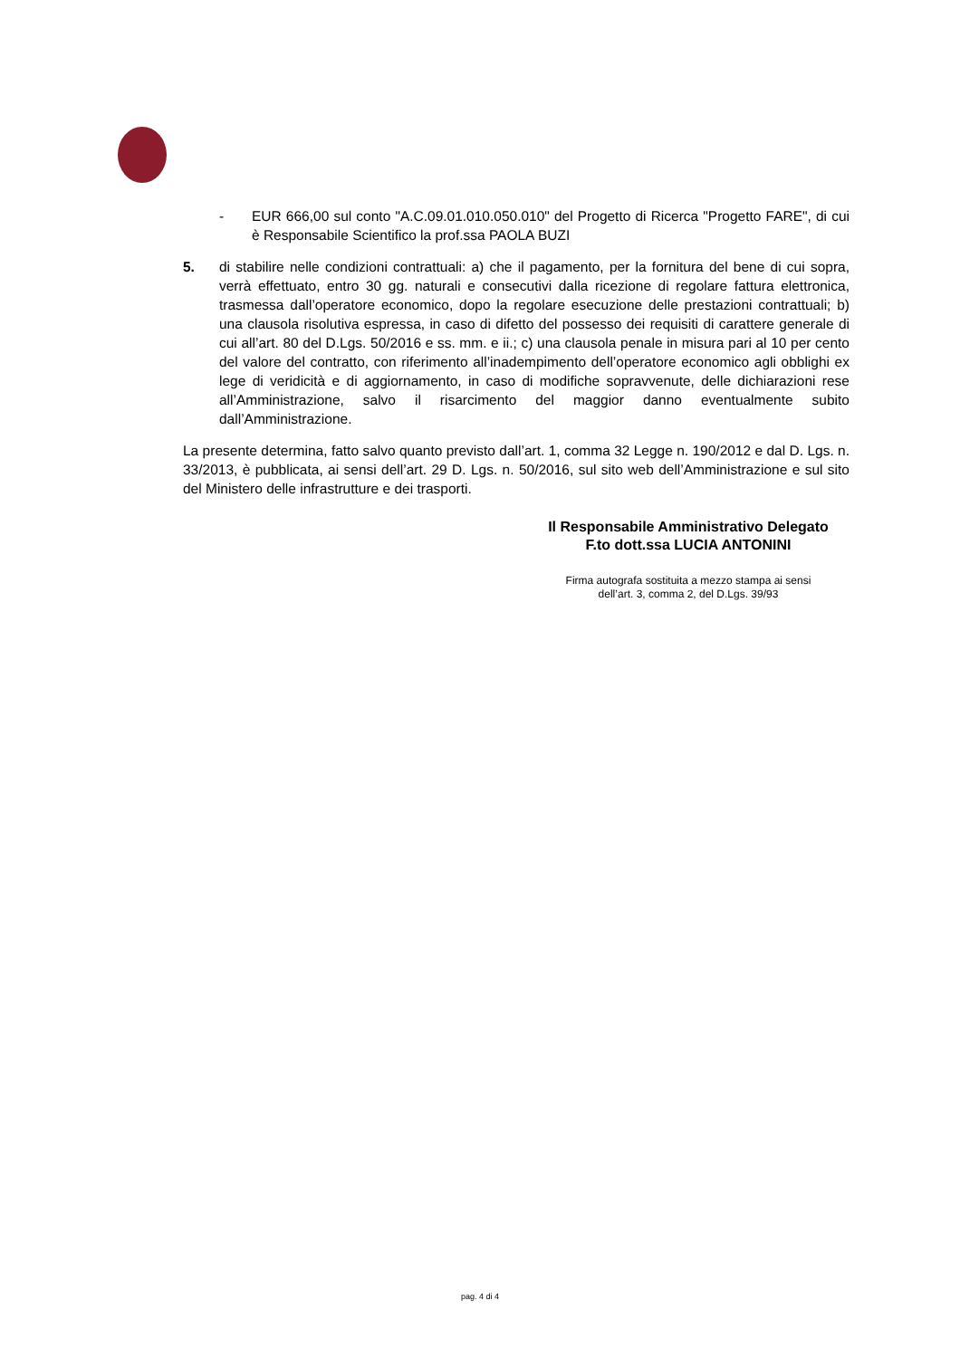- EUR 666,00 sul conto "A.C.09.01.010.050.010" del Progetto di Ricerca "Progetto FARE", di cui è Responsabile Scientifico la prof.ssa PAOLA BUZI
5. di stabilire nelle condizioni contrattuali: a) che il pagamento, per la fornitura del bene di cui sopra, verrà effettuato, entro 30 gg. naturali e consecutivi dalla ricezione di regolare fattura elettronica, trasmessa dall’operatore economico, dopo la regolare esecuzione delle prestazioni contrattuali; b) una clausola risolutiva espressa, in caso di difetto del possesso dei requisiti di carattere generale di cui all’art. 80 del D.Lgs. 50/2016 e ss. mm. e ii.; c) una clausola penale in misura pari al 10 per cento del valore del contratto, con riferimento all’inadempimento dell’operatore economico agli obblighi ex lege di veridicità e di aggiornamento, in caso di modifiche sopravvenute, delle dichiarazioni rese all’Amministrazione, salvo il risarcimento del maggior danno eventualmente subito dall’Amministrazione.
La presente determina, fatto salvo quanto previsto dall’art. 1, comma 32 Legge n. 190/2012 e dal D. Lgs. n. 33/2013, è pubblicata, ai sensi dell’art. 29 D. Lgs. n. 50/2016, sul sito web dell’Amministrazione e sul sito del Ministero delle infrastrutture e dei trasporti.
Il Responsabile Amministrativo Delegato
F.to dott.ssa LUCIA ANTONINI
Firma autografa sostituita a mezzo stampa ai sensi
dell’art. 3, comma 2, del D.Lgs. 39/93
pag. 4 di 4